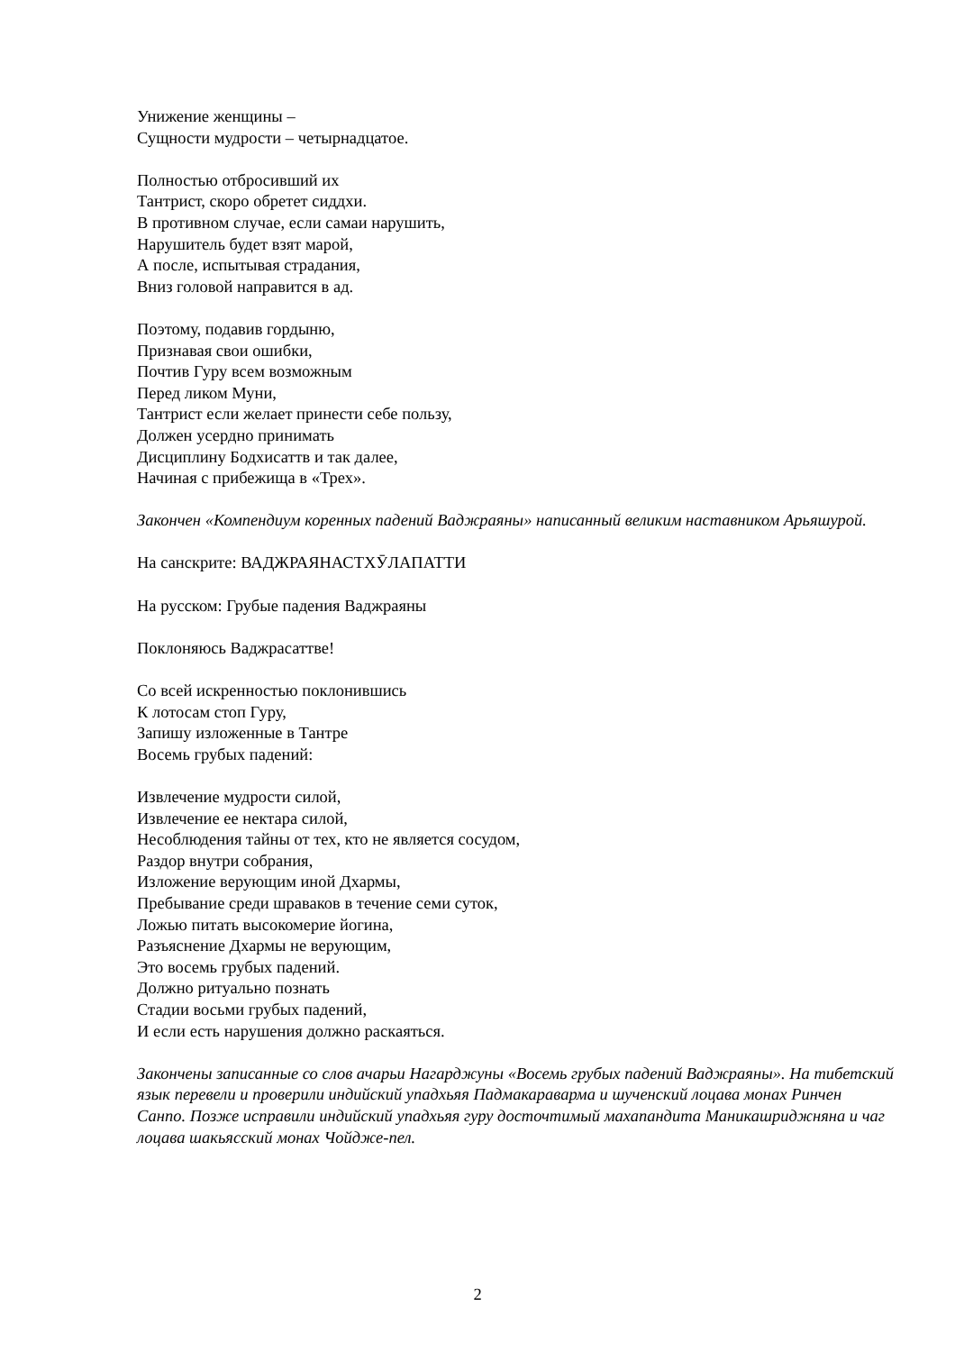Унижение женщины –
Сущности мудрости – четырнадцатое.
Полностью отбросивший их
Тантрист, скоро обретет сиддхи.
В противном случае, если самаи нарушить,
Нарушитель будет взят марой,
А после, испытывая страдания,
Вниз головой направится в ад.
Поэтому, подавив гордыню,
Признавая свои ошибки,
Почтив Гуру всем возможным
Перед ликом Муни,
Тантрист если желает принести себе пользу,
Должен усердно принимать
Дисциплину Бодхисаттв и так далее,
Начиная с прибежища в «Трех».
Закончен «Компендиум коренных падений Ваджраяны» написанный великим наставником Арьяшурой.
На санскрите: ВАДЖРАЯНАСТХӮЛАПАТТИ
На русском: Грубые падения Ваджраяны
Поклоняюсь Ваджрасаттве!
Со всей искренностью поклонившись
К лотосам стоп Гуру,
Запишу изложенные в Тантре
Восемь грубых падений:
Извлечение мудрости силой,
Извлечение ее нектара силой,
Несоблюдения тайны от тех, кто не является сосудом,
Раздор внутри собрания,
Изложение верующим иной Дхармы,
Пребывание среди шраваков в течение семи суток,
Ложью питать высокомерие йогина,
Разъяснение Дхармы не верующим,
Это восемь грубых падений.
Должно ритуально познать
Стадии восьми грубых падений,
И если есть нарушения должно раскаяться.
Закончены записанные со слов ачарьи Нагарджуны «Восемь грубых падений Ваджраяны». На тибетский язык перевели и проверили индийский упадхьяя Падмакараварма и шученский лоцава монах Ринчен Санпо. Позже исправили индийский упадхьяя гуру досточтимый махапандита Маникашриджняна и чаг лоцава шакьясский монах Чойдже-пел.
2